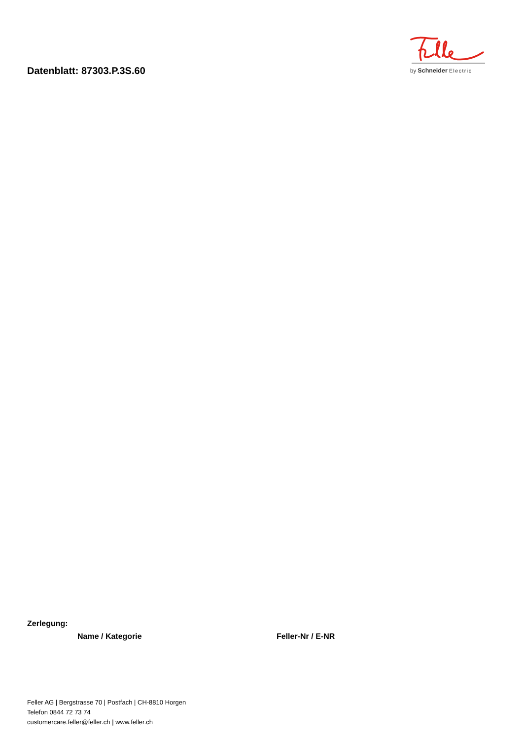Datenblatt: 87303.P.3S.60
by Schneider Electric
Zerlegung:
| Name / Kategorie | Feller-Nr / E-NR |
| --- | --- |
Feller AG | Bergstrasse 70 | Postfach | CH-8810 Horgen
Telefon 0844 72 73 74
customercare.feller@feller.ch | www.feller.ch